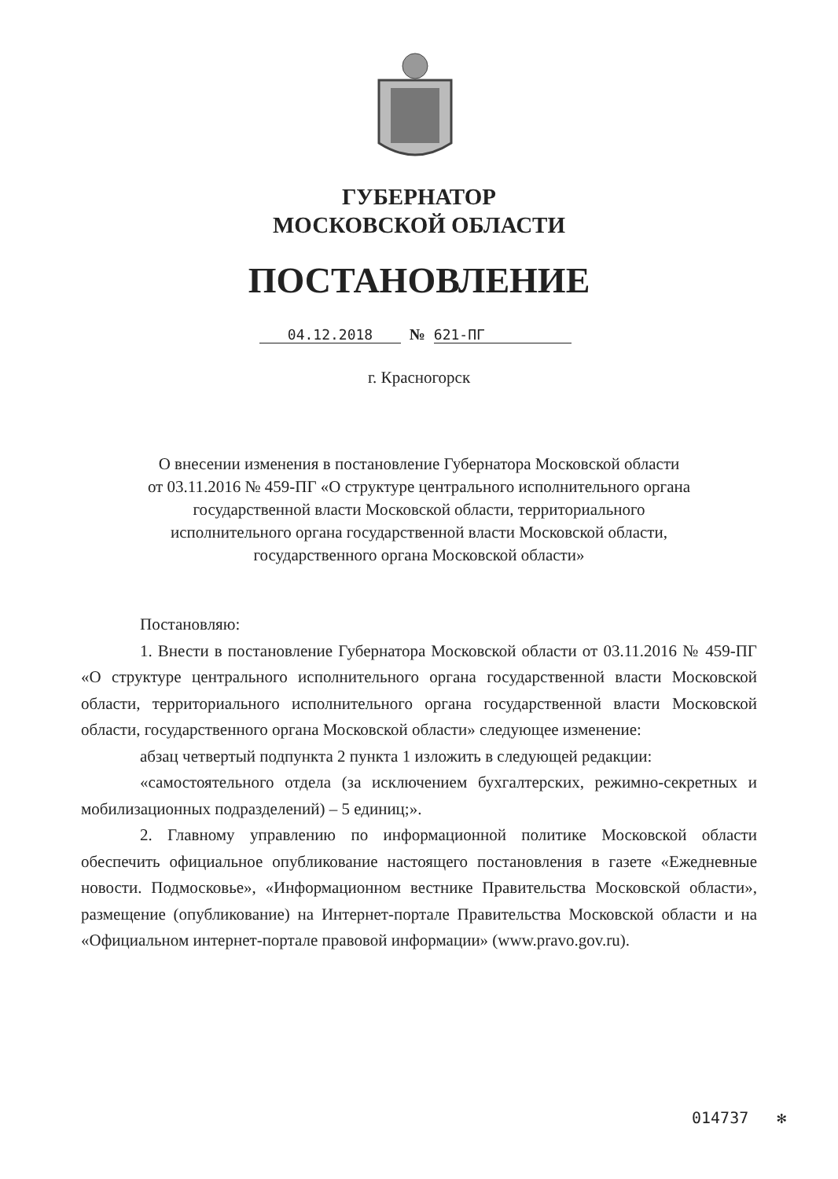ГУБЕРНАТОР
МОСКОВСКОЙ ОБЛАСТИ
ПОСТАНОВЛЕНИЕ
04.12.2018 № 621-ПГ
г. Красногорск
О внесении изменения в постановление Губернатора Московской области
от 03.11.2016 № 459-ПГ «О структуре центрального исполнительного органа
государственной власти Московской области, территориального
исполнительного органа государственной власти Московской области,
государственного органа Московской области»
Постановляю:
1. Внести в постановление Губернатора Московской области от 03.11.2016 № 459-ПГ «О структуре центрального исполнительного органа государственной власти Московской области, территориального исполнительного органа государственной власти Московской области, государственного органа Московской области» следующее изменение:
абзац четвертый подпункта 2 пункта 1 изложить в следующей редакции:
«самостоятельного отдела (за исключением бухгалтерских, режимно-секретных и мобилизационных подразделений) – 5 единиц;».
2. Главному управлению по информационной политике Московской области обеспечить официальное опубликование настоящего постановления в газете «Ежедневные новости. Подмосковье», «Информационном вестнике Правительства Московской области», размещение (опубликование) на Интернет-портале Правительства Московской области и на «Официальном интернет-портале правовой информации» (www.pravo.gov.ru).
014737 ✻